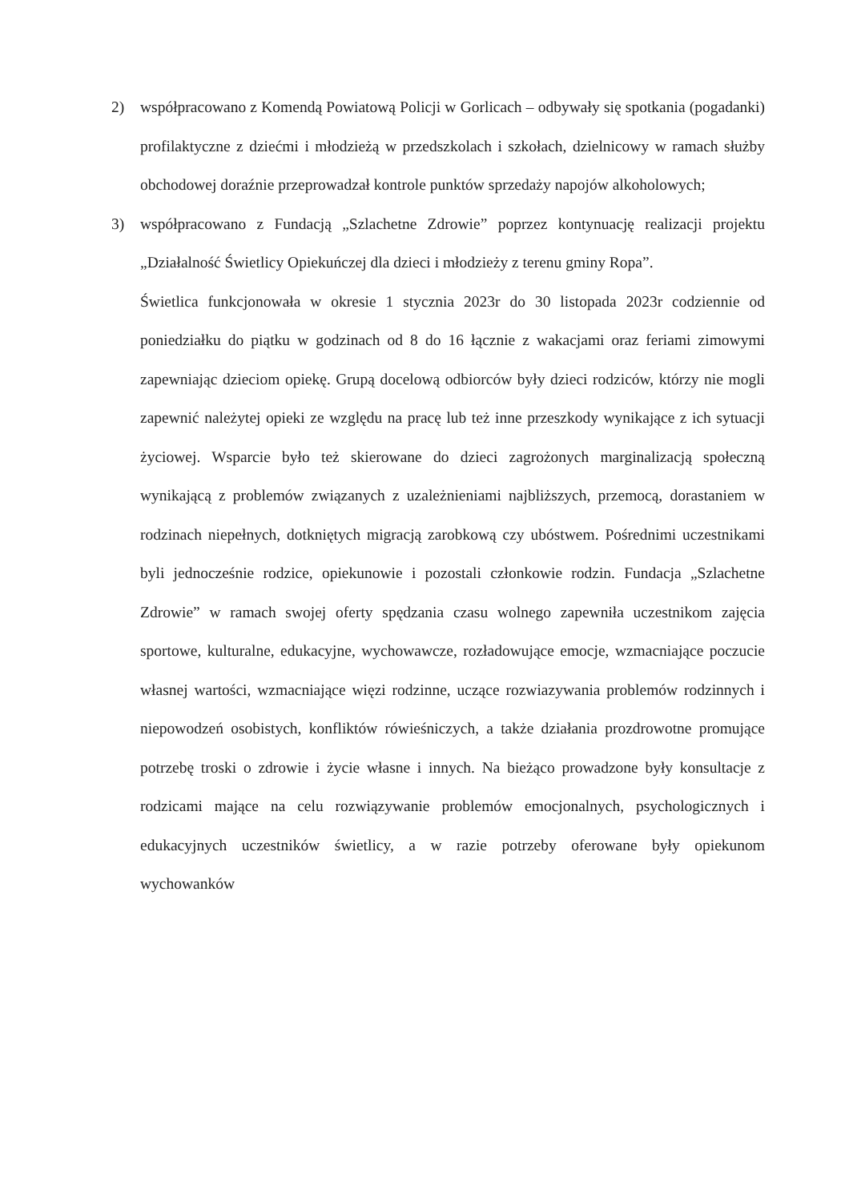2) współpracowano z Komendą Powiatową Policji w Gorlicach – odbywały się spotkania (pogadanki) profilaktyczne z dziećmi i młodzieżą w przedszkolach i szkołach, dzielnicowy w ramach służby obchodowej doraźnie przeprowadzał kontrole punktów sprzedaży napojów alkoholowych;
3) współpracowano z Fundacją „Szlachetne Zdrowie” poprzez kontynuację realizacji projektu „Działalność Świetlicy Opiekuńczej dla dzieci i młodzieży z terenu gminy Ropa”.
Świetlica funkcjonowała w okresie 1 stycznia 2023r do 30 listopada 2023r codziennie od poniedziałku do piątku w godzinach od 8 do 16 łącznie z wakacjami oraz feriami zimowymi zapewniając dzieciom opiekę. Grupą docelową odbiorców były dzieci rodziców, którzy nie mogli zapewnić należytej opieki ze względu na pracę lub też inne przeszkody wynikające z ich sytuacji życiowej. Wsparcie było też skierowane do dzieci zagrożonych marginalizacją społeczną wynikającą z problemów związanych z uzależnieniami najbliższych, przemocą, dorastaniem w rodzinach niepełnych, dotkniętych migracją zarobkową czy ubóstwem. Pośrednimi uczestnikami byli jednocześnie rodzice, opiekunowie i pozostali członkowie rodzin. Fundacja „Szlachetne Zdrowie” w ramach swojej oferty spędzania czasu wolnego zapewniła uczestnikom zajęcia sportowe, kulturalne, edukacyjne, wychowawcze, rozładowujące emocje, wzmacniające poczucie własnej wartości, wzmacniające więzi rodzinne, uczące rozwiazywania problemów rodzinnych i niepowodzeń osobistych, konfliktów rówieśniczych, a także działania prozdrowotne promujące potrzebę troski o zdrowie i życie własne i innych. Na bieżąco prowadzone były konsultacje z rodzicami mające na celu rozwiązywanie problemów emocjonalnych, psychologicznych i edukacyjnych uczestników świetlicy, a w razie potrzeby oferowane były opiekunom wychowanków